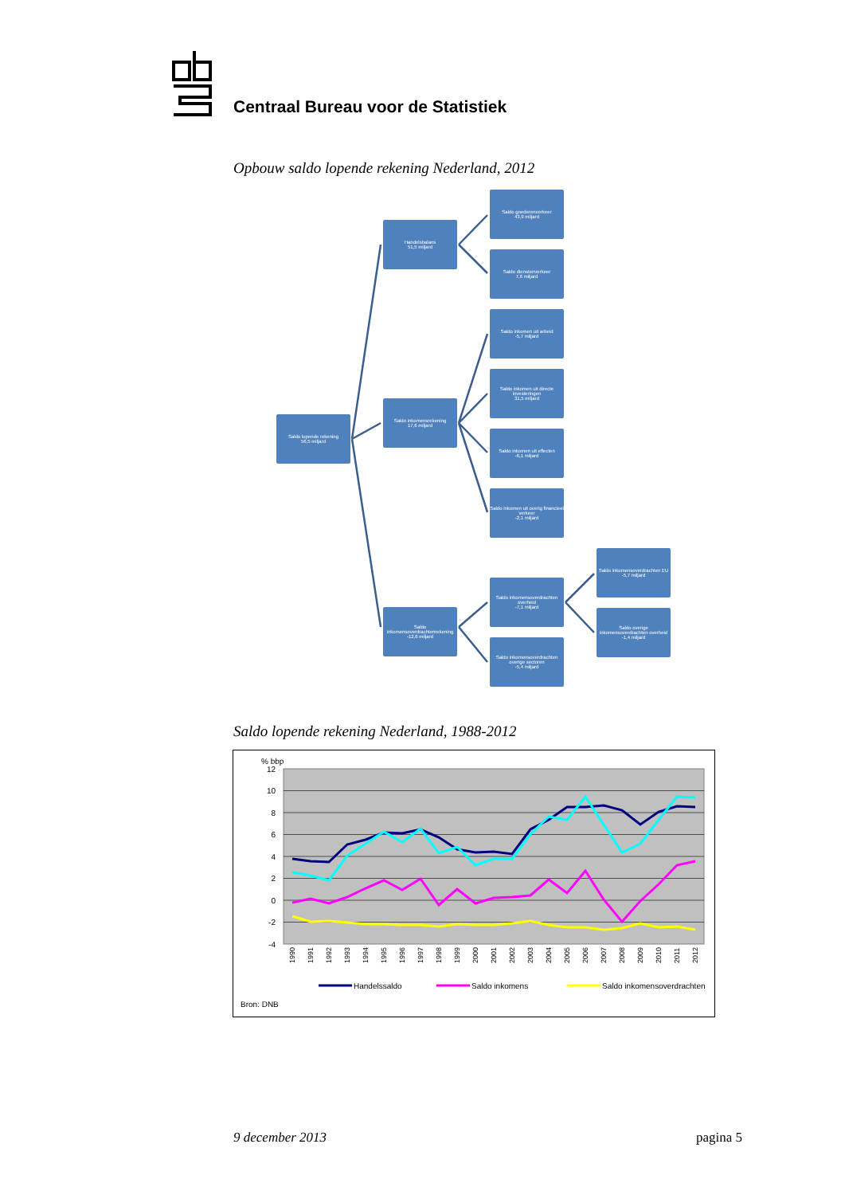Centraal Bureau voor de Statistiek
Opbouw saldo lopende rekening Nederland, 2012
Saldo lopende rekening
56,5 miljard
Handelsbalans
51,5 miljard
Saldo inkomensrekening
17,6 miljard
Saldo inkomensoverdrachtenrekening
-12,6 miljard
Saldo goederenverkeer
43,9 miljard
Saldo dienstenverkeer
7,6 miljard
Saldo inkomen uit arbeid
-5,7 miljard
Saldo inkomen uit directe investeringen
31,5 miljard
Saldo inkomen uit effecten
-6,1 miljard
Saldo inkomen uit overig financieel verkeer
-2,1 miljard
Saldo inkomensoverdrachten overheid
-7,1 miljard
Saldo inkomensoverdrachten overige sectoren
-5,4 miljard
Saldo inkomensoverdrachten EU
-5,7 miljard
Saldo overige inkomensoverdrachten overheid
-1,4 miljard
Saldo lopende rekening Nederland, 1988-2012
% bbp
12
10
8
6
4
2
0
-2
-4
1990
1991
1992
1993
1994
1995
1996
1997
1998
1999
2000
2001
2002
2003
2004
2005
2006
2007
2008
2009
2010
2011
2012
Handelssaldo
Saldo inkomens
Saldo inkomensoverdrachten
Bron: DNB
9 december 2013 pagina 5